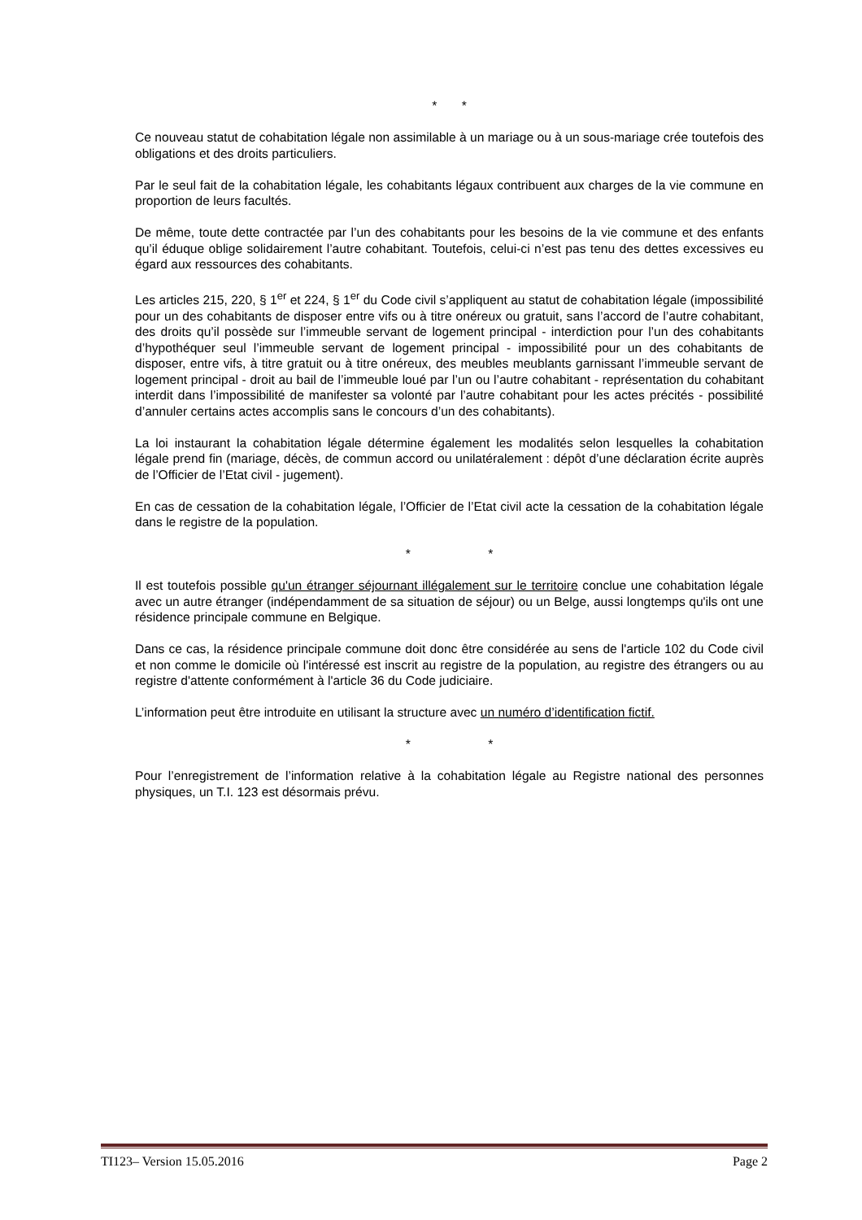* *
Ce nouveau statut de cohabitation légale non assimilable à un mariage ou à un sous-mariage crée toutefois des obligations et des droits particuliers.
Par le seul fait de la cohabitation légale, les cohabitants légaux contribuent aux charges de la vie commune en proportion de leurs facultés.
De même, toute dette contractée par l’un des cohabitants pour les besoins de la vie commune et des enfants qu’il éduque oblige solidairement l’autre cohabitant. Toutefois, celui-ci n’est pas tenu des dettes excessives eu égard aux ressources des cohabitants.
Les articles 215, 220, § 1<sup>er</sup> et 224, § 1<sup>er</sup> du Code civil s’appliquent au statut de cohabitation légale (impossibilité pour un des cohabitants de disposer entre vifs ou à titre onéreux ou gratuit, sans l’accord de l’autre cohabitant, des droits qu’il possède sur l’immeuble servant de logement principal - interdiction pour l’un des cohabitants d’hypothéquer seul l’immeuble servant de logement principal - impossibilité pour un des cohabitants de disposer, entre vifs, à titre gratuit ou à titre onéreux, des meubles meublants garnissant l’immeuble servant de logement principal - droit au bail de l’immeuble loué par l’un ou l’autre cohabitant - représentation du cohabitant interdit dans l’impossibilité de manifester sa volonté par l’autre cohabitant pour les actes précités - possibilité d’annuler certains actes accomplis sans le concours d’un des cohabitants).
La loi instaurant la cohabitation légale détermine également les modalités selon lesquelles la cohabitation légale prend fin (mariage, décès, de commun accord ou unilatéralement : dépôt d’une déclaration écrite auprès de l’Officier de l’Etat civil - jugement).
En cas de cessation de la cohabitation légale, l’Officier de l’Etat civil acte la cessation de la cohabitation légale dans le registre de la population.
* *
Il est toutefois possible qu'un étranger séjournant illégalement sur le territoire conclue une cohabitation légale avec un autre étranger (indépendamment de sa situation de séjour) ou un Belge, aussi longtemps qu'ils ont une résidence principale commune en Belgique.
Dans ce cas, la résidence principale commune doit donc être considérée au sens de l'article 102 du Code civil et non comme le domicile où l'intéressé est inscrit au registre de la population, au registre des étrangers ou au registre d'attente conformément à l'article 36 du Code judiciaire.
L’information peut être introduite en utilisant la structure avec un numéro d’identification fictif.
* *
Pour l’enregistrement de l’information relative à la cohabitation légale au Registre national des personnes physiques, un T.I. 123 est désormais prévu.
TI123– Version 15.05.2016 Page 2